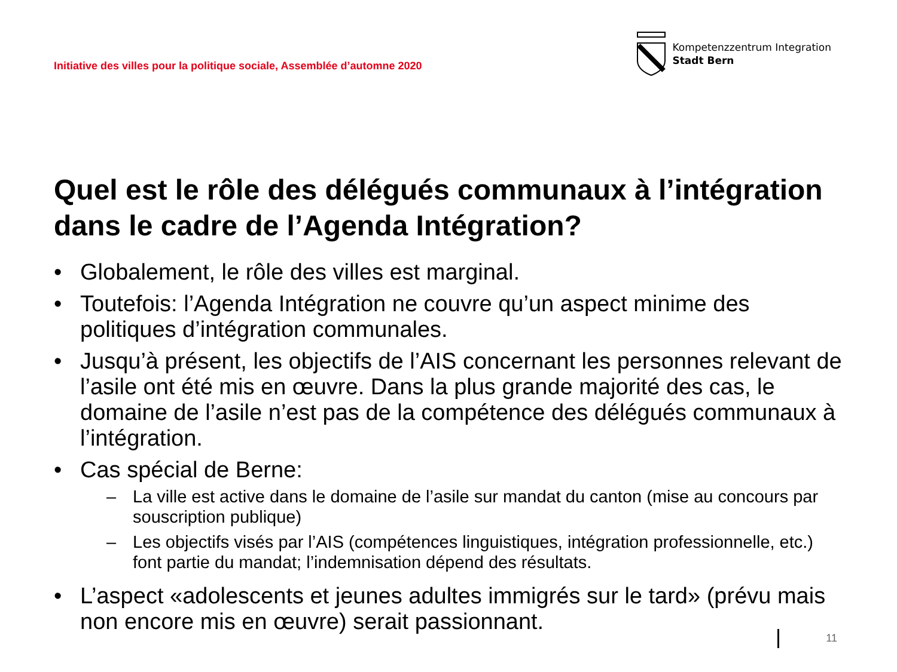Initiative des villes pour la politique sociale, Assemblée d’automne 2020
Kompetenzzentrum Integration
Stadt Bern
Quel est le rôle des délégués communaux à l’intégration dans le cadre de l’Agenda Intégration?
• Globalement, le rôle des villes est marginal.
• Toutefois: l’Agenda Intégration ne couvre qu’un aspect minime des politiques d’intégration communales.
• Jusqu’à présent, les objectifs de l’AIS concernant les personnes relevant de l’asile ont été mis en œuvre. Dans la plus grande majorité des cas, le domaine de l’asile n’est pas de la compétence des délégués communaux à l’intégration.
• Cas spécial de Berne:
– La ville est active dans le domaine de l’asile sur mandat du canton (mise au concours par souscription publique)
– Les objectifs visés par l’AIS (compétences linguistiques, intégration professionnelle, etc.) font partie du mandat; l’indemnisation dépend des résultats.
• L’aspect «adolescents et jeunes adultes immigrés sur le tard» (prévu mais non encore mis en œuvre) serait passionnant.
11